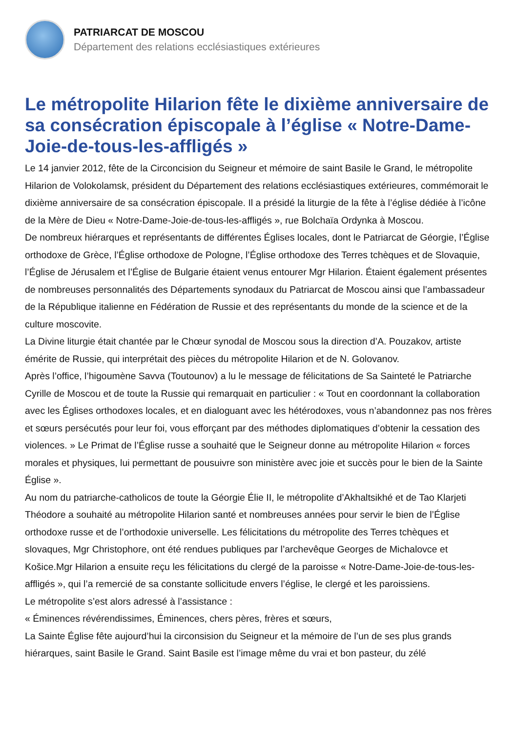PATRIARCAT DE MOSCOU
Département des relations ecclésiastiques extérieures
Le métropolite Hilarion fête le dixième anniversaire de sa consécration épiscopale à l’église « Notre-Dame-Joie-de-tous-les-affligés »
Le 14 janvier 2012, fête de la Circoncision du Seigneur et mémoire de saint Basile le Grand, le métropolite Hilarion de Volokolamsk, président du Département des relations ecclésiastiques extérieures, commémorait le dixième anniversaire de sa consécration épiscopale. Il a présidé la liturgie de la fête à l’église dédiée à l’icône de la Mère de Dieu « Notre-Dame-Joie-de-tous-les-affligés », rue Bolchaïa Ordynka à Moscou.
De nombreux hiérarques et représentants de différentes Églises locales, dont le Patriarcat de Géorgie, l’Église orthodoxe de Grèce, l’Église orthodoxe de Pologne, l’Église orthodoxe des Terres tchèques et de Slovaquie, l’Église de Jérusalem et l’Église de Bulgarie étaient venus entourer Mgr Hilarion. Étaient également présentes de nombreuses personnalités des Départements synodaux du Patriarcat de Moscou ainsi que l’ambassadeur de la République italienne en Fédération de Russie et des représentants du monde de la science et de la culture moscovite.
La Divine liturgie était chantée par le Chœur synodal de Moscou sous la direction d’A. Pouzakov, artiste émérite de Russie, qui interprétait des pièces du métropolite Hilarion et de N. Golovanov.
Après l’office, l’higoumène Savva (Toutounov) a lu le message de félicitations de Sa Sainteté le Patriarche Cyrille de Moscou et de toute la Russie qui remarquait en particulier : « Tout en coordonnant la collaboration avec les Églises orthodoxes locales, et en dialoguant avec les hétérodoxes, vous n’abandonnez pas nos frères et sœurs persécutés pour leur foi, vous efforçant par des méthodes diplomatiques d’obtenir la cessation des violences. » Le Primat de l’Église russe a souhaité que le Seigneur donne au métropolite Hilarion « forces morales et physiques, lui permettant de pousuivre son ministère avec joie et succès pour le bien de la Sainte Église ».
Au nom du patriarche-catholicos de toute la Géorgie Élie II, le métropolite d’Akhaltsikhé et de Tao Klarjeti Théodore a souhaité au métropolite Hilarion santé et nombreuses années pour servir le bien de l’Église orthodoxe russe et de l’orthodoxie universelle. Les félicitations du métropolite des Terres tchèques et slovaques, Mgr Christophore, ont été rendues publiques par l’archevêque Georges de Michalovce et Košice.Mgr Hilarion a ensuite reçu les félicitations du clergé de la paroisse « Notre-Dame-Joie-de-tous-les-affligés », qui l’a remercié de sa constante sollicitude envers l’église, le clergé et les paroissiens.
Le métropolite s’est alors adressé à l’assistance :
« Éminences révérendissimes, Éminences, chers pères, frères et sœurs,
La Sainte Église fête aujourd’hui la circonsision du Seigneur et la mémoire de l’un de ses plus grands hiérarques, saint Basile le Grand. Saint Basile est l’image même du vrai et bon pasteur, du zélé